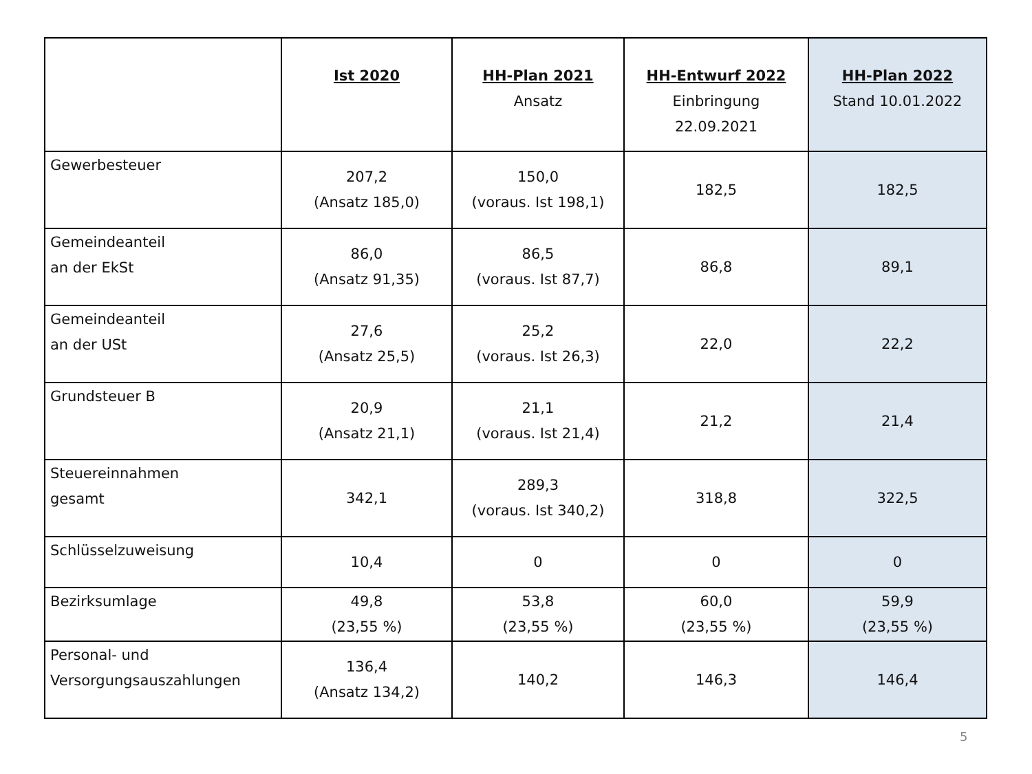| | Ist 2020 | HH-Plan 2021 Ansatz | HH-Entwurf 2022 Einbringung 22.09.2021 | HH-Plan 2022 Stand 10.01.2022 |
| --- | --- | --- | --- | --- |
| Gewerbesteuer | 207,2 (Ansatz 185,0) | 150,0 (voraus. Ist 198,1) | 182,5 | 182,5 |
| Gemeindeanteil an der EkSt | 86,0 (Ansatz 91,35) | 86,5 (voraus. Ist 87,7) | 86,8 | 89,1 |
| Gemeindeanteil an der USt | 27,6 (Ansatz 25,5) | 25,2 (voraus. Ist 26,3) | 22,0 | 22,2 |
| Grundsteuer B | 20,9 (Ansatz 21,1) | 21,1 (voraus. Ist 21,4) | 21,2 | 21,4 |
| Steuereinnahmen gesamt | 342,1 | 289,3 (voraus. Ist 340,2) | 318,8 | 322,5 |
| Schlüsselzuweisung | 10,4 | 0 | 0 | 0 |
| Bezirksumlage | 49,8 (23,55 %) | 53,8 (23,55 %) | 60,0 (23,55 %) | 59,9 (23,55 %) |
| Personal- und Versorgungsauszahlungen | 136,4 (Ansatz 134,2) | 140,2 | 146,3 | 146,4 |
5